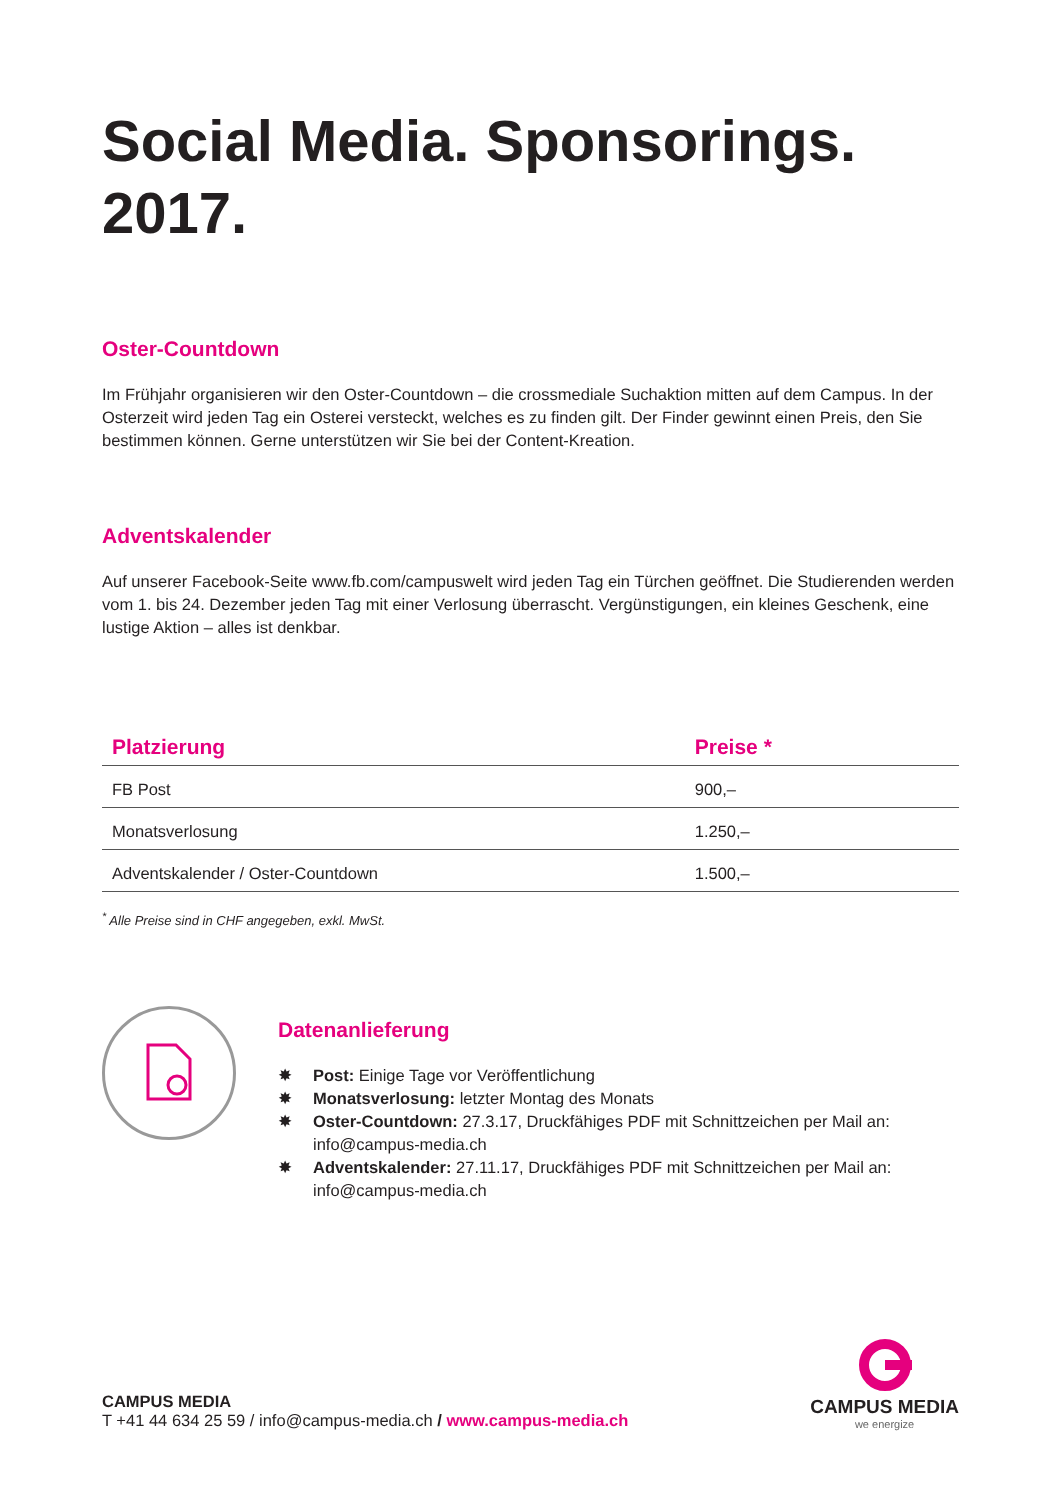Social Media. Sponsorings.
2017.
Oster-Countdown
Im Frühjahr organisieren wir den Oster-Countdown – die crossmediale Suchaktion mitten auf dem Campus. In der Osterzeit wird jeden Tag ein Osterei versteckt, welches es zu finden gilt. Der Finder gewinnt einen Preis, den Sie bestimmen können. Gerne unterstützen wir Sie bei der Content-Kreation.
Adventskalender
Auf unserer Facebook-Seite www.fb.com/campuswelt wird jeden Tag ein Türchen geöffnet. Die Studierenden werden vom 1. bis 24. Dezember jeden Tag mit einer Verlosung überrascht. Vergünstigungen, ein kleines Geschenk, eine lustige Aktion – alles ist denkbar.
| Platzierung | Preise * |
| --- | --- |
| FB Post | 900,– |
| Monatsverlosung | 1.250,– |
| Adventskalender / Oster-Countdown | 1.500,– |
<sup>*</sup> Alle Preise sind in CHF angegeben, exkl. MwSt.
Datenanlieferung
✸ Post: Einige Tage vor Veröffentlichung
✸ Monatsverlosung: letzter Montag des Monats
✸ Oster-Countdown: 27.3.17, Druckfähiges PDF mit Schnittzeichen per Mail an: info@campus-media.ch
✸ Adventskalender: 27.11.17, Druckfähiges PDF mit Schnittzeichen per Mail an: info@campus-media.ch
CAMPUS MEDIA
T +41 44 634 25 59 / info@campus-media.ch / www.campus-media.ch
CAMPUS MEDIA
we energize